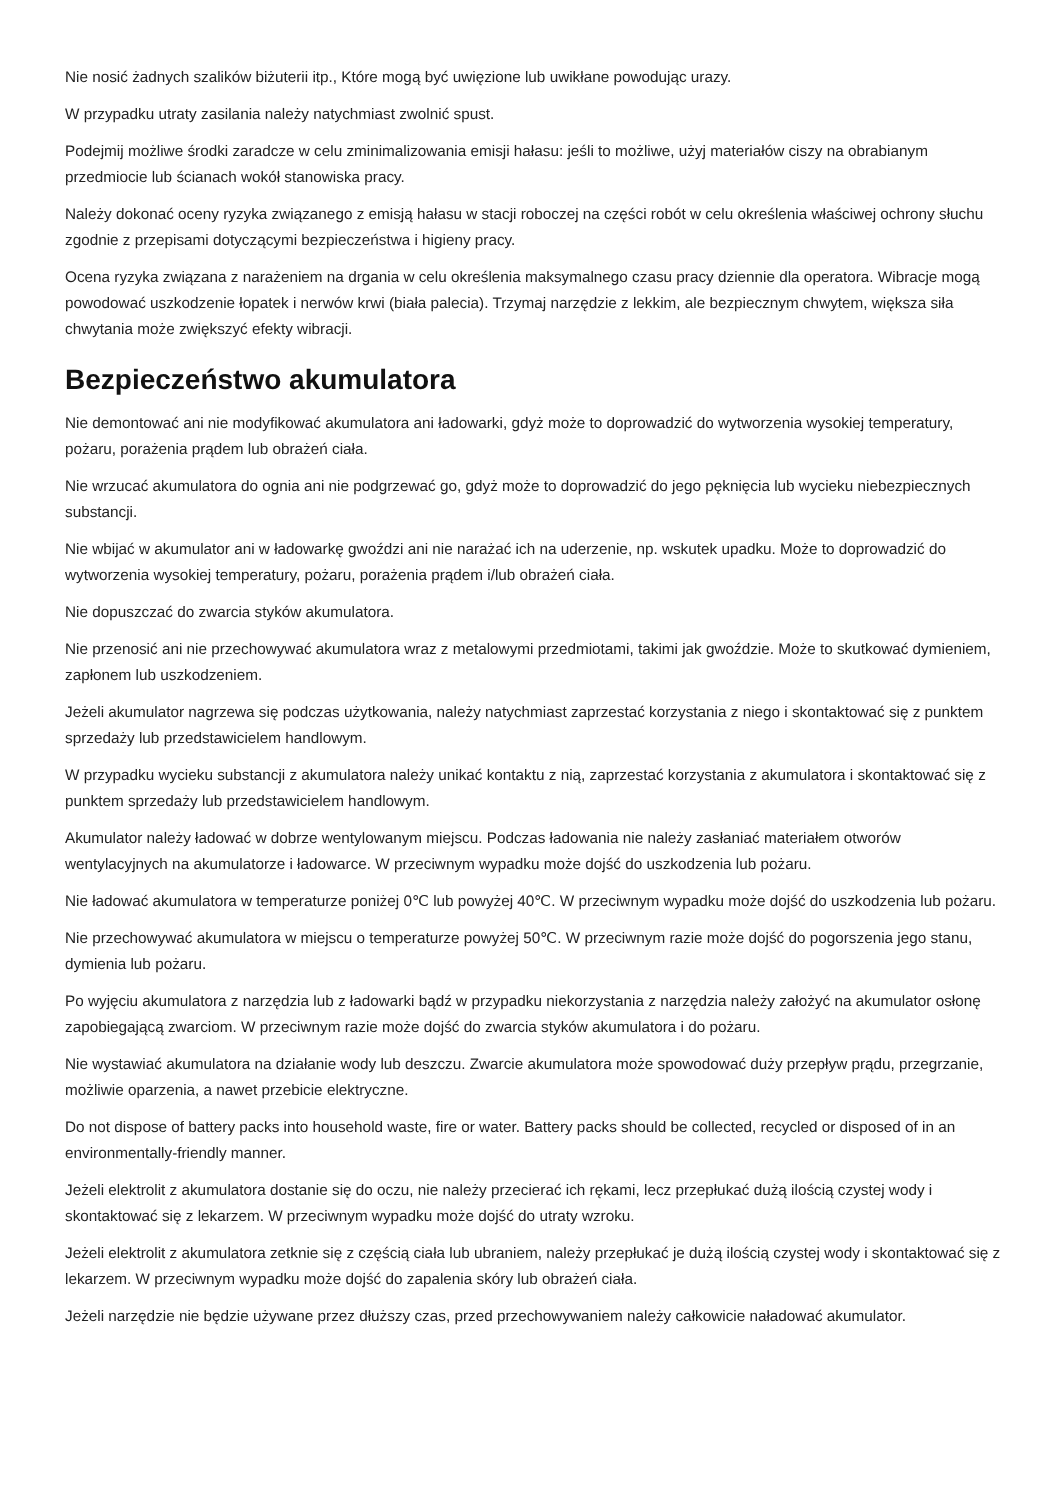Nie nosić żadnych szalików biżuterii itp., Które mogą być uwięzione lub uwikłane powodując urazy.
W przypadku utraty zasilania należy natychmiast zwolnić spust.
Podejmij możliwe środki zaradcze w celu zminimalizowania emisji hałasu: jeśli to możliwe, użyj materiałów ciszy na obrabianym przedmiocie lub ścianach wokół stanowiska pracy.
Należy dokonać oceny ryzyka związanego z emisją hałasu w stacji roboczej na części robót w celu określenia właściwej ochrony słuchu zgodnie z przepisami dotyczącymi bezpieczeństwa i higieny pracy.
Ocena ryzyka związana z narażeniem na drgania w celu określenia maksymalnego czasu pracy dziennie dla operatora. Wibracje mogą powodować uszkodzenie łopatek i nerwów krwi (biała palecia). Trzymaj narzędzie z lekkim, ale bezpiecznym chwytem, większa siła chwytania może zwiększyć efekty wibracji.
Bezpieczeństwo akumulatora
Nie demontować ani nie modyfikować akumulatora ani ładowarki, gdyż może to doprowadzić do wytworzenia wysokiej temperatury, pożaru, porażenia prądem lub obrażeń ciała.
Nie wrzucać akumulatora do ognia ani nie podgrzewać go, gdyż może to doprowadzić do jego pęknięcia lub wycieku niebezpiecznych substancji.
Nie wbijać w akumulator ani w ładowarkę gwoździ ani nie narażać ich na uderzenie, np. wskutek upadku. Może to doprowadzić do wytworzenia wysokiej temperatury, pożaru, porażenia prądem i/lub obrażeń ciała.
Nie dopuszczać do zwarcia styków akumulatora.
Nie przenosić ani nie przechowywać akumulatora wraz z metalowymi przedmiotami, takimi jak gwoździe. Może to skutkować dymieniem, zapłonem lub uszkodzeniem.
Jeżeli akumulator nagrzewa się podczas użytkowania, należy natychmiast zaprzestać korzystania z niego i skontaktować się z punktem sprzedaży lub przedstawicielem handlowym.
W przypadku wycieku substancji z akumulatora należy unikać kontaktu z nią, zaprzestać korzystania z akumulatora i skontaktować się z punktem sprzedaży lub przedstawicielem handlowym.
Akumulator należy ładować w dobrze wentylowanym miejscu. Podczas ładowania nie należy zasłaniać materiałem otworów wentylacyjnych na akumulatorze i ładowarce. W przeciwnym wypadku może dojść do uszkodzenia lub pożaru.
Nie ładować akumulatora w temperaturze poniżej 0℃ lub powyżej 40℃. W przeciwnym wypadku może dojść do uszkodzenia lub pożaru.
Nie przechowywać akumulatora w miejscu o temperaturze powyżej 50℃. W przeciwnym razie może dojść do pogorszenia jego stanu, dymienia lub pożaru.
Po wyjęciu akumulatora z narzędzia lub z ładowarki bądź w przypadku niekorzystania z narzędzia należy założyć na akumulator osłonę zapobiegającą zwarciom. W przeciwnym razie może dojść do zwarcia styków akumulatora i do pożaru.
Nie wystawiać akumulatora na działanie wody lub deszczu. Zwarcie akumulatora może spowodować duży przepływ prądu, przegrzanie, możliwie oparzenia, a nawet przebicie elektryczne.
Do not dispose of battery packs into household waste, fire or water. Battery packs should be collected, recycled or disposed of in an environmentally-friendly manner.
Jeżeli elektrolit z akumulatora dostanie się do oczu, nie należy przecierać ich rękami, lecz przepłukać dużą ilością czystej wody i skontaktować się z lekarzem. W przeciwnym wypadku może dojść do utraty wzroku.
Jeżeli elektrolit z akumulatora zetknie się z częścią ciała lub ubraniem, należy przepłukać je dużą ilością czystej wody i skontaktować się z lekarzem. W przeciwnym wypadku może dojść do zapalenia skóry lub obrażeń ciała.
Jeżeli narzędzie nie będzie używane przez dłuższy czas, przed przechowywaniem należy całkowicie naładować akumulator.